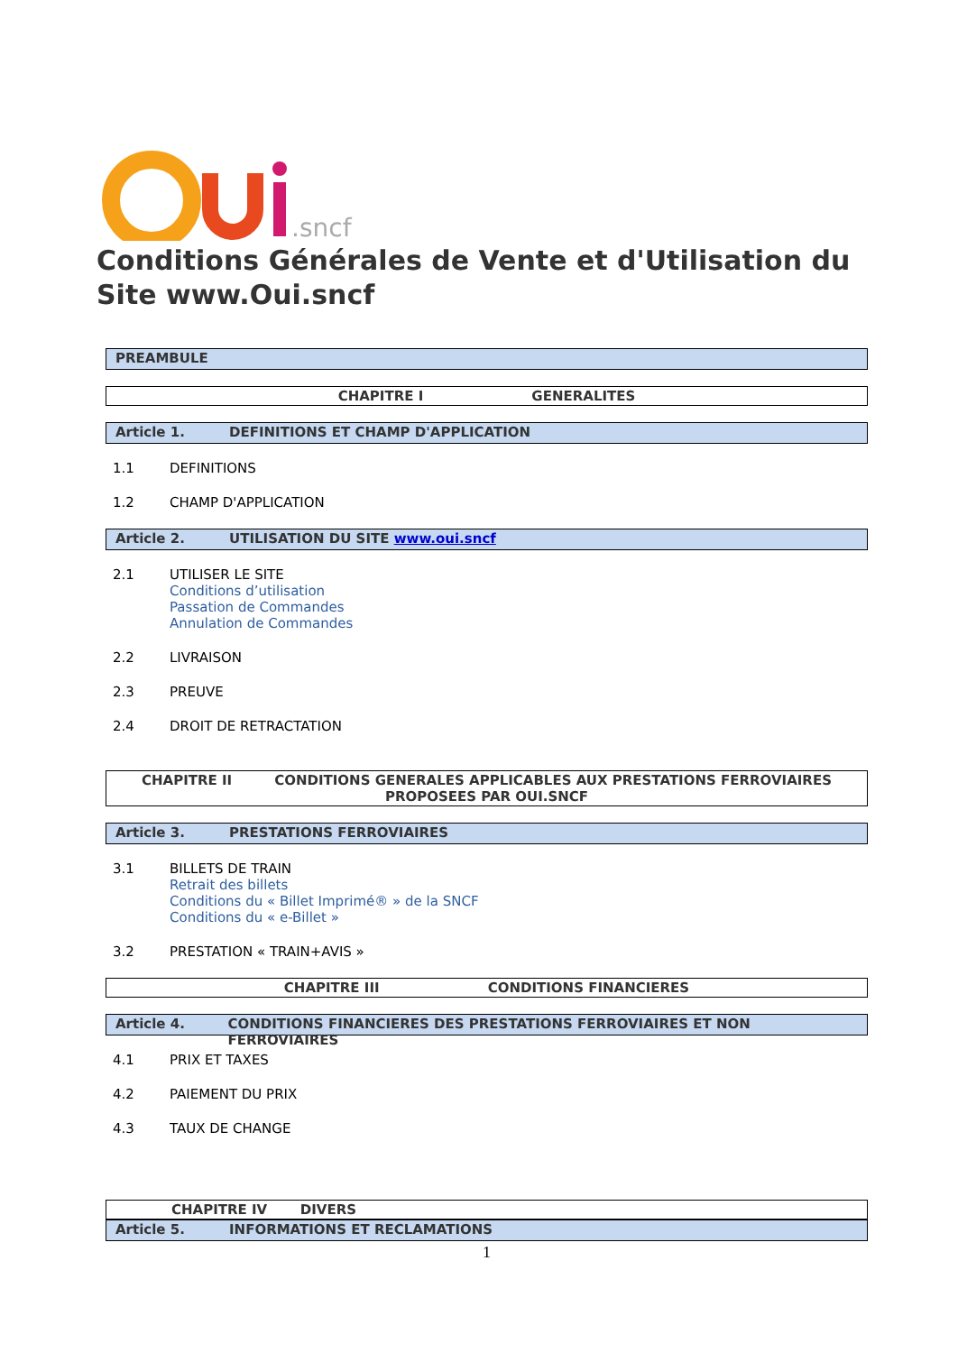.sncf
Conditions Générales de Vente et d'Utilisation du Site www.Oui.sncf
PREAMBULE
CHAPITRE I GENERALITES
Article 1. DEFINITIONS ET CHAMP D'APPLICATION
1.1 DEFINITIONS
1.2 CHAMP D'APPLICATION
Article 2. UTILISATION DU SITE www.oui.sncf
2.1 UTILISER LE SITE
Conditions d’utilisation
Passation de Commandes
Annulation de Commandes
2.2 LIVRAISON
2.3 PREUVE
2.4 DROIT DE RETRACTATION
CHAPITRE II CONDITIONS GENERALES APPLICABLES AUX PRESTATIONS FERROVIAIRES PROPOSEES PAR OUI.SNCF
Article 3. PRESTATIONS FERROVIAIRES
3.1 BILLETS DE TRAIN
Retrait des billets
Conditions du « Billet Imprimé® » de la SNCF
Conditions du « e-Billet »
3.2 PRESTATION « TRAIN+AVIS »
CHAPITRE III CONDITIONS FINANCIERES
Article 4. CONDITIONS FINANCIERES DES PRESTATIONS FERROVIAIRES ET NON FERROVIAIRES
4.1 PRIX ET TAXES
4.2 PAIEMENT DU PRIX
4.3 TAUX DE CHANGE
CHAPITRE IV DIVERS
Article 5. INFORMATIONS ET RECLAMATIONS
1